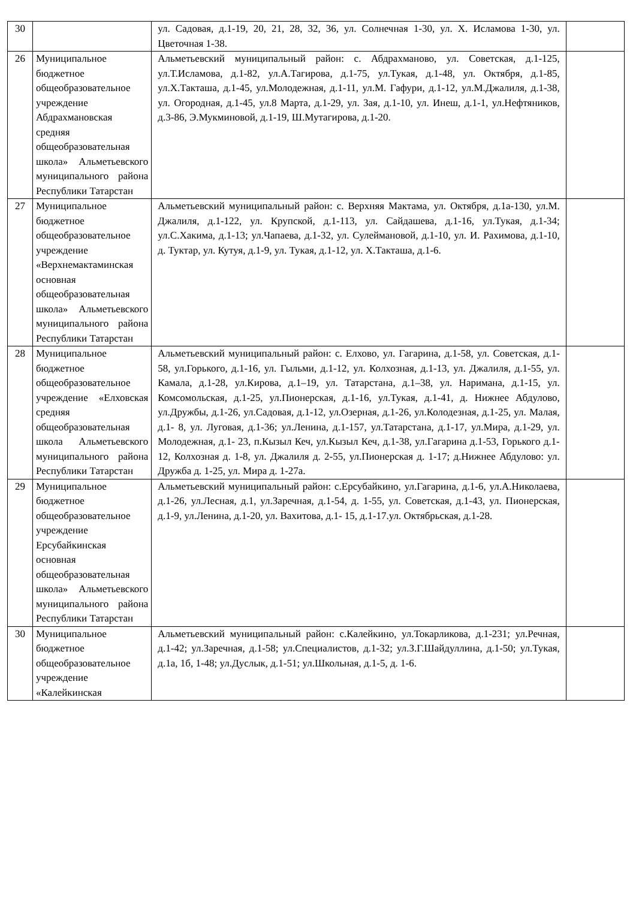| 30 | | ул. Садовая, д.1-19, 20, 21, 28, 32, 36, ул. Солнечная 1-30, ул. Х. Исламова 1-30, ул. Цветочная 1-38. | |
| 26 | Муниципальное бюджетное общеобразовательное учреждение Абдрахмановская средняя общеобразовательная школа» Альметьевского муниципального района Республики Татарстан | Альметьевский муниципальный район: с. Абдрахманово, ул. Советская, д.1-125, ул.Т.Исламова, д.1-82, ул.А.Тагирова, д.1-75, ул.Тукая, д.1-48, ул. Октября, д.1-85, ул.Х.Такташа, д.1-45, ул.Молодежная, д.1-11, ул.М. Гафури, д.1-12, ул.М.Джалиля, д.1-38, ул. Огородная, д.1-45, ул.8 Марта, д.1-29, ул. Зая, д.1-10, ул. Инеш, д.1-1, ул.Нефтяников, д.3-86, Э.Мукминовой, д.1-19, Ш.Мутагирова, д.1-20. | |
| 27 | Муниципальное бюджетное общеобразовательное учреждение «Верхнемактаминская основная общеобразовательная школа» Альметьевского муниципального района Республики Татарстан | Альметьевский муниципальный район: с. Верхняя Мактама, ул. Октября, д.1а-130, ул.М. Джалиля, д.1-122, ул. Крупской, д.1-113, ул. Сайдашева, д.1-16, ул.Тукая, д.1-34; ул.С.Хакима, д.1-13; ул.Чапаева, д.1-32, ул. Сулеймановой, д.1-10, ул. И. Рахимова, д.1-10, д. Туктар, ул. Кутуя, д.1-9, ул. Тукая, д.1-12, ул. Х.Такташа, д.1-6. | |
| 28 | Муниципальное бюджетное общеобразовательное учреждение «Елховская средняя общеобразовательная школа Альметьевского муниципального района Республики Татарстан | Альметьевский муниципальный район: с. Елхово, ул. Гагарина, д.1-58, ул. Советская, д.1-58, ул.Горького, д.1-16, ул. Гыльми, д.1-12, ул. Колхозная, д.1-13, ул. Джалиля, д.1-55, ул. Камала, д.1-28, ул.Кирова, д.1–19, ул. Татарстана, д.1–38, ул. Наримана, д.1-15, ул. Комсомольская, д.1-25, ул.Пионерская, д.1-16, ул.Тукая, д.1-41, д. Нижнее Абдулово, ул.Дружбы, д.1-26, ул.Садовая, д.1-12, ул.Озерная, д.1-26, ул.Колодезная, д.1-25, ул. Малая, д.1- 8, ул. Луговая, д.1-36; ул.Ленина, д.1-157, ул.Татарстана, д.1-17, ул.Мира, д.1-29, ул. Молодежная, д.1- 23, п.Кызыл Кеч, ул.Кызыл Кеч, д.1-38, ул.Гагарина д.1-53, Горького д.1-12, Колхозная д. 1-8, ул. Джалиля д. 2-55, ул.Пионерская д. 1-17; д.Нижнее Абдулово: ул. Дружба д. 1-25, ул. Мира д. 1-27а. | |
| 29 | Муниципальное бюджетное общеобразовательное учреждение Ерсубайкинская основная общеобразовательная школа» Альметьевского муниципального района Республики Татарстан | Альметьевский муниципальный район: с.Ерсубайкино, ул.Гагарина, д.1-6, ул.А.Николаева, д.1-26, ул.Лесная, д.1, ул.Заречная, д.1-54, д. 1-55, ул. Советская, д.1-43, ул. Пионерская, д.1-9, ул.Ленина, д.1-20, ул. Вахитова, д.1- 15, д.1-17.ул. Октябрьская, д.1-28. | |
| 30 | Муниципальное бюджетное общеобразовательное учреждение «Калейкинская | Альметьевский муниципальный район: с.Калейкино, ул.Токарликова, д.1-231; ул.Речная, д.1-42; ул.Заречная, д.1-58; ул.Специалистов, д.1-32; ул.З.Г.Шайдуллина, д.1-50; ул.Тукая, д.1а, 1б, 1-48; ул.Дуслык, д.1-51; ул.Школьная, д.1-5, д. 1-6. | |